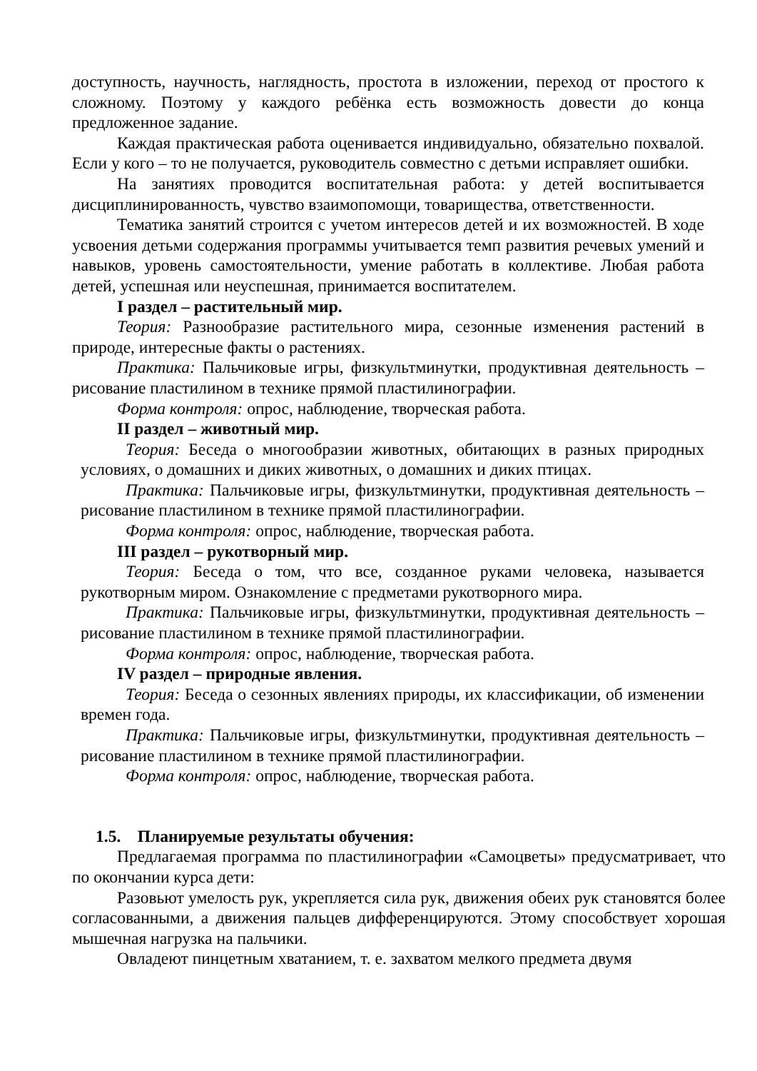доступность, научность, наглядность, простота в изложении, переход от простого к сложному. Поэтому у каждого ребёнка есть возможность довести до конца предложенное задание.
Каждая практическая работа оценивается индивидуально, обязательно похвалой. Если у кого – то не получается, руководитель совместно с детьми исправляет ошибки.
На занятиях проводится воспитательная работа: у детей воспитывается дисциплинированность, чувство взаимопомощи, товарищества, ответственности.
Тематика занятий строится с учетом интересов детей и их возможностей. В ходе усвоения детьми содержания программы учитывается темп развития речевых умений и навыков, уровень самостоятельности, умение работать в коллективе. Любая работа детей, успешная или неуспешная, принимается воспитателем.
I раздел – растительный мир.
Теория: Разнообразие растительного мира, сезонные изменения растений в природе, интересные факты о растениях.
Практика: Пальчиковые игры, физкультминутки, продуктивная деятельность – рисование пластилином в технике прямой пластилинографии.
Форма контроля: опрос, наблюдение, творческая работа.
II раздел – животный мир.
Теория: Беседа о многообразии животных, обитающих в разных природных условиях, о домашних и диких животных, о домашних и диких птицах.
Практика: Пальчиковые игры, физкультминутки, продуктивная деятельность – рисование пластилином в технике прямой пластилинографии.
Форма контроля: опрос, наблюдение, творческая работа.
III раздел – рукотворный мир.
Теория: Беседа о том, что все, созданное руками человека, называется рукотворным миром. Ознакомление с предметами рукотворного мира.
Практика: Пальчиковые игры, физкультминутки, продуктивная деятельность – рисование пластилином в технике прямой пластилинографии.
Форма контроля: опрос, наблюдение, творческая работа.
IV раздел – природные явления.
Теория: Беседа о сезонных явлениях природы, их классификации, об изменении времен года.
Практика: Пальчиковые игры, физкультминутки, продуктивная деятельность – рисование пластилином в технике прямой пластилинографии.
Форма контроля: опрос, наблюдение, творческая работа.
1.5. Планируемые результаты обучения:
Предлагаемая программа по пластилинографии «Самоцветы» предусматривает, что по окончании курса дети:
Разовьют умелость рук, укрепляется сила рук, движения обеих рук становятся более согласованными, а движения пальцев дифференцируются. Этому способствует хорошая мышечная нагрузка на пальчики.
Овладеют пинцетным хватанием, т. е. захватом мелкого предмета двумя